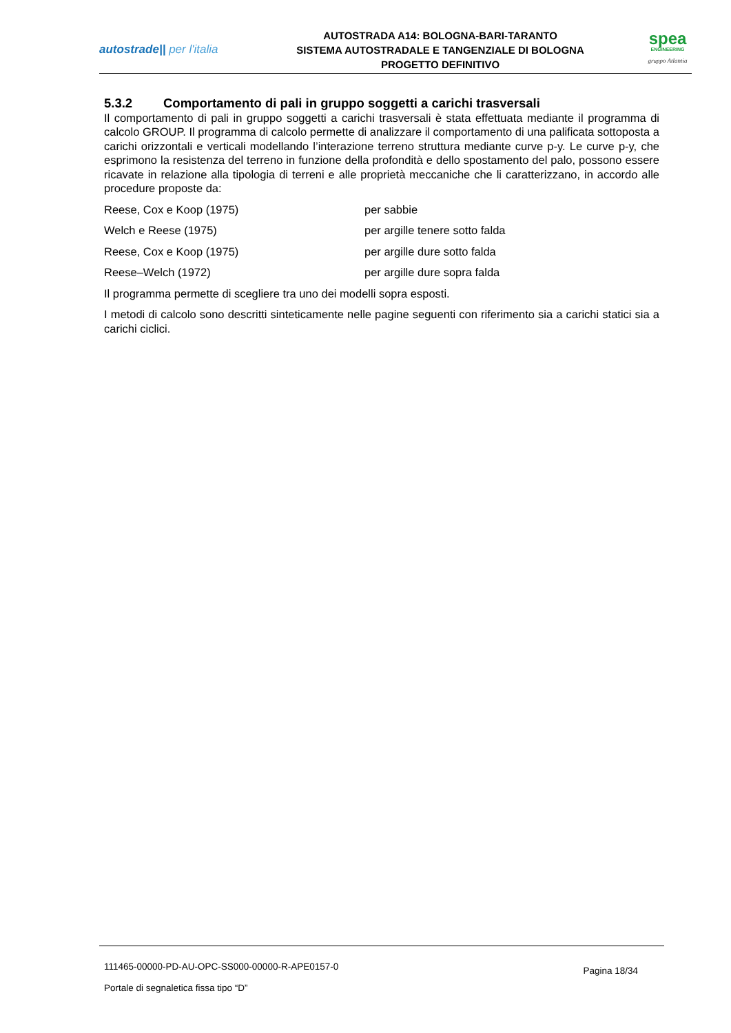autostrade|| per l'italia
AUTOSTRADA A14: BOLOGNA-BARI-TARANTO
SISTEMA AUTOSTRADALE E TANGENZIALE DI BOLOGNA
PROGETTO DEFINITIVO
spea
ENGINEERING
gruppo Atlantia
5.3.2 Comportamento di pali in gruppo soggetti a carichi trasversali
Il comportamento di pali in gruppo soggetti a carichi trasversali è stata effettuata mediante il programma di calcolo GROUP. Il programma di calcolo permette di analizzare il comportamento di una palificata sottoposta a carichi orizzontali e verticali modellando l’interazione terreno struttura mediante curve p-y. Le curve p-y, che esprimono la resistenza del terreno in funzione della profondità e dello spostamento del palo, possono essere ricavate in relazione alla tipologia di terreni e alle proprietà meccaniche che li caratterizzano, in accordo alle procedure proposte da:
Reese, Cox e Koop (1975) per sabbie
Welch e Reese (1975) per argille tenere sotto falda
Reese, Cox e Koop (1975) per argille dure sotto falda
Reese–Welch (1972) per argille dure sopra falda
Il programma permette di scegliere tra uno dei modelli sopra esposti.
I metodi di calcolo sono descritti sinteticamente nelle pagine seguenti con riferimento sia a carichi statici sia a carichi ciclici.
111465-00000-PD-AU-OPC-SS000-00000-R-APE0157-0
Portale di segnaletica fissa tipo “D”
Pagina 18/34